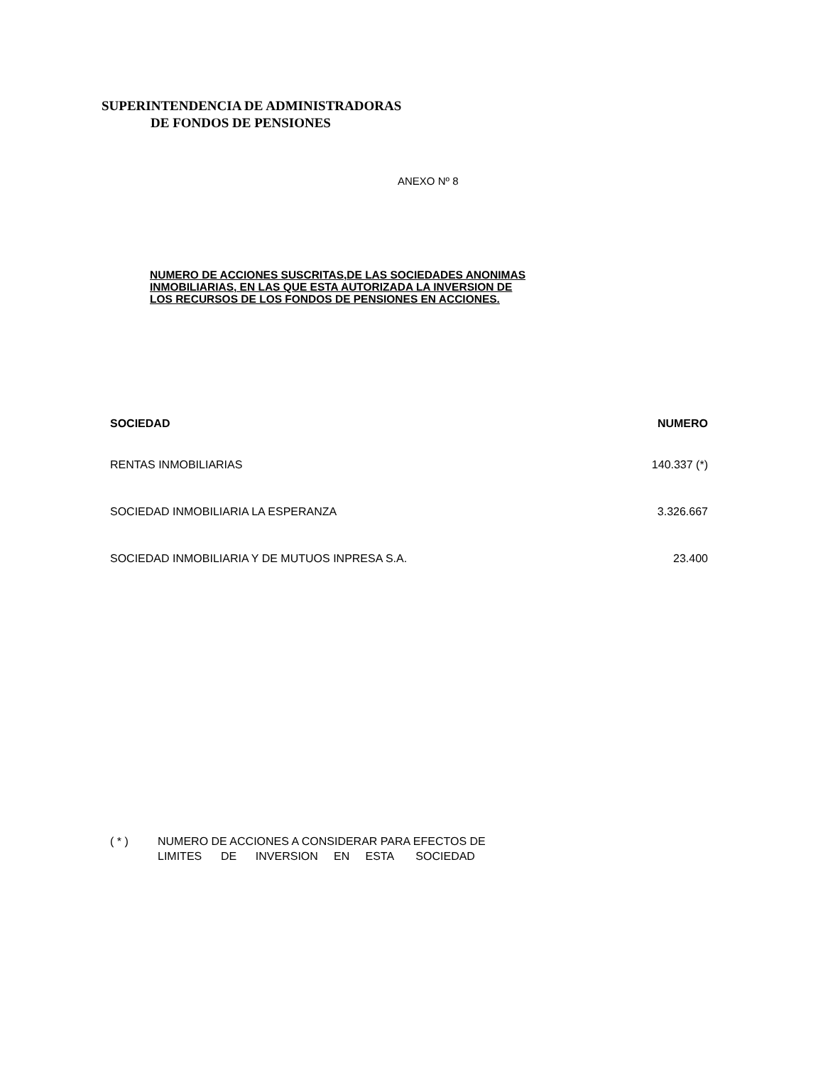SUPERINTENDENCIA DE ADMINISTRADORAS
DE FONDOS DE PENSIONES
ANEXO Nº 8
NUMERO DE ACCIONES SUSCRITAS,DE LAS SOCIEDADES ANONIMAS
INMOBILIARIAS, EN LAS QUE ESTA AUTORIZADA LA INVERSION DE
LOS RECURSOS DE LOS FONDOS DE PENSIONES EN ACCIONES.
| SOCIEDAD | NUMERO |
| --- | --- |
| RENTAS INMOBILIARIAS | 140.337 (*) |
| SOCIEDAD INMOBILIARIA LA ESPERANZA | 3.326.667 |
| SOCIEDAD INMOBILIARIA Y DE MUTUOS INPRESA S.A. | 23.400 |
( * ) NUMERO DE ACCIONES A CONSIDERAR PARA EFECTOS DE
LIMITES DE INVERSION EN ESTA SOCIEDAD